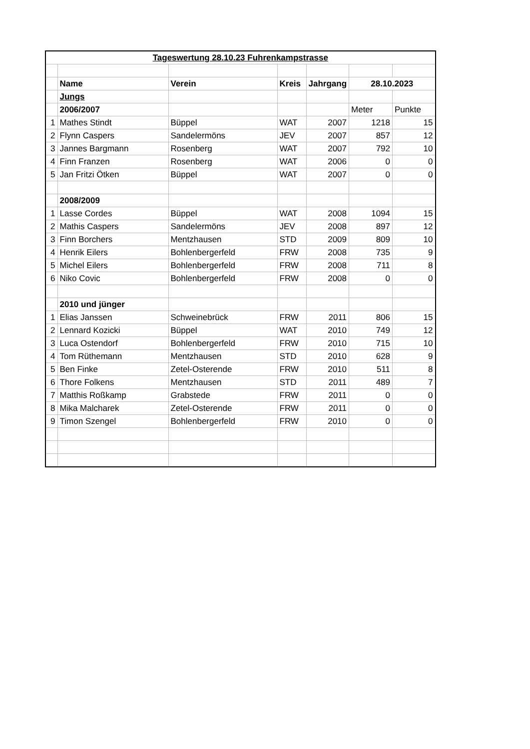| Tageswertung 28.10.23 Fuhrenkampstrasse | | | | | | |
| | Name | Verein | Kreis | Jahrgang | 28.10.2023 | |
| | Jungs | | | | | |
| | 2006/2007 | | | | Meter | Punkte |
| 1 | Mathes Stindt | Büppel | WAT | 2007 | 1218 | 15 |
| 2 | Flynn Caspers | Sandelermöns | JEV | 2007 | 857 | 12 |
| 3 | Jannes Bargmann | Rosenberg | WAT | 2007 | 792 | 10 |
| 4 | Finn Franzen | Rosenberg | WAT | 2006 | 0 | 0 |
| 5 | Jan Fritzi Ötken | Büppel | WAT | 2007 | 0 | 0 |
| | 2008/2009 | | | | | |
| 1 | Lasse Cordes | Büppel | WAT | 2008 | 1094 | 15 |
| 2 | Mathis Caspers | Sandelermöns | JEV | 2008 | 897 | 12 |
| 3 | Finn Borchers | Mentzhausen | STD | 2009 | 809 | 10 |
| 4 | Henrik Eilers | Bohlenbergerfeld | FRW | 2008 | 735 | 9 |
| 5 | Michel Eilers | Bohlenbergerfeld | FRW | 2008 | 711 | 8 |
| 6 | Niko Covic | Bohlenbergerfeld | FRW | 2008 | 0 | 0 |
| | 2010 und jünger | | | | | |
| 1 | Elias Janssen | Schweinebrück | FRW | 2011 | 806 | 15 |
| 2 | Lennard Kozicki | Büppel | WAT | 2010 | 749 | 12 |
| 3 | Luca Ostendorf | Bohlenbergerfeld | FRW | 2010 | 715 | 10 |
| 4 | Tom Rüthemann | Mentzhausen | STD | 2010 | 628 | 9 |
| 5 | Ben Finke | Zetel-Osterende | FRW | 2010 | 511 | 8 |
| 6 | Thore Folkens | Mentzhausen | STD | 2011 | 489 | 7 |
| 7 | Matthis Roßkamp | Grabstede | FRW | 2011 | 0 | 0 |
| 8 | Mika Malcharek | Zetel-Osterende | FRW | 2011 | 0 | 0 |
| 9 | Timon Szengel | Bohlenbergerfeld | FRW | 2010 | 0 | 0 |